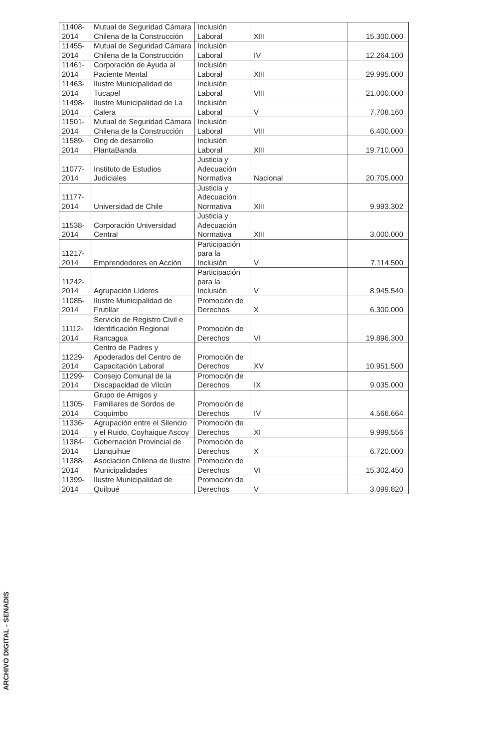| 11408-2014 | Mutual de Seguridad Cámara Chilena de la Construcción | Inclusión Laboral | XIII | 15.300.000 |
| 11455-2014 | Mutual de Seguridad Cámara Chilena de la Construcción | Inclusión Laboral | IV | 12.264.100 |
| 11461-2014 | Corporación de Ayuda al Paciente Mental | Inclusión Laboral | XIII | 29.995.000 |
| 11463-2014 | Ilustre Municipalidad de Tucapel | Inclusión Laboral | VIII | 21.000.000 |
| 11498-2014 | Ilustre Municipalidad de La Calera | Inclusión Laboral | V | 7.708.160 |
| 11501-2014 | Mutual de Seguridad Cámara Chilena de la Construcción | Inclusión Laboral | VIII | 6.400.000 |
| 11589-2014 | Ong de desarrollo PlantaBanda | Inclusión Laboral | XIII | 19.710.000 |
| 11077-2014 | Instituto de Estudios Judiciales | Justicia y Adecuación Normativa | Nacional | 20.705.000 |
| 11177-2014 | Universidad de Chile | Justicia y Adecuación Normativa | XIII | 9.993.302 |
| 11538-2014 | Corporación Universidad Central | Justicia y Adecuación Normativa | XIII | 3.000.000 |
| 11217-2014 | Emprendedores en Acción | Participación para la Inclusión | V | 7.114.500 |
| 11242-2014 | Agrupación Líderes | Participación para la Inclusión | V | 8.945.540 |
| 11085-2014 | Ilustre Municipalidad de Frutillar | Promoción de Derechos | X | 6.300.000 |
| 11112-2014 | Servicio de Registro Civil e Identificación Regional Rancagua | Promoción de Derechos | VI | 19.896.300 |
| 11229-2014 | Centro de Padres y Apoderados del Centro de Capacitación Laboral | Promoción de Derechos | XV | 10.951.500 |
| 11299-2014 | Consejo Comunal de la Discapacidad de Vilcún | Promoción de Derechos | IX | 9.035.000 |
| 11305-2014 | Grupo de Amigos y Familiares de Sordos de Coquimbo | Promoción de Derechos | IV | 4.566.664 |
| 11336-2014 | Agrupación entre el Silencio y el Ruido, Coyhaique Ascoy | Promoción de Derechos | XI | 9.999.556 |
| 11384-2014 | Gobernación Provincial de Llanquihue | Promoción de Derechos | X | 6.720.000 |
| 11388-2014 | Asociacion Chilena de Ilustre Municipalidades | Promoción de Derechos | VI | 15.302.450 |
| 11399-2014 | Ilustre Municipalidad de Quilpué | Promoción de Derechos | V | 3.099.820 |
ARCHIVO DIGITAL - SENADIS